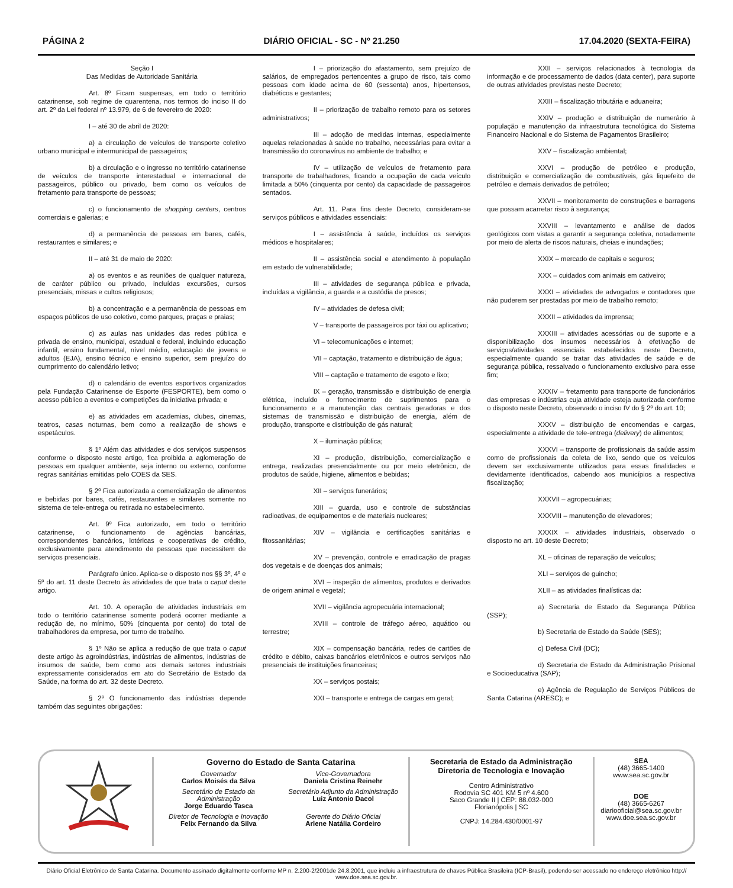PÁGINA 2 DIÁRIO OFICIAL - SC - Nº 21.250 17.04.2020 (SEXTA-FEIRA)
Seção I
Das Medidas de Autoridade Sanitária
Art. 8º Ficam suspensas, em todo o território catarinense, sob regime de quarentena, nos termos do inciso II do art. 2º da Lei federal nº 13.979, de 6 de fevereiro de 2020:
I – até 30 de abril de 2020:
a) a circulação de veículos de transporte coletivo urbano municipal e intermunicipal de passageiros;
b) a circulação e o ingresso no território catarinense de veículos de transporte interestadual e internacional de passageiros, público ou privado, bem como os veículos de fretamento para transporte de pessoas;
c) o funcionamento de shopping centers, centros comerciais e galerias; e
d) a permanência de pessoas em bares, cafés, restaurantes e similares; e
II – até 31 de maio de 2020:
a) os eventos e as reuniões de qualquer natureza, de caráter público ou privado, incluídas excursões, cursos presenciais, missas e cultos religiosos;
b) a concentração e a permanência de pessoas em espaços públicos de uso coletivo, como parques, praças e praias;
c) as aulas nas unidades das redes pública e privada de ensino, municipal, estadual e federal, incluindo educação infantil, ensino fundamental, nível médio, educação de jovens e adultos (EJA), ensino técnico e ensino superior, sem prejuízo do cumprimento do calendário letivo;
d) o calendário de eventos esportivos organizados pela Fundação Catarinense de Esporte (FESPORTE), bem como o acesso público a eventos e competições da iniciativa privada; e
e) as atividades em academias, clubes, cinemas, teatros, casas noturnas, bem como a realização de shows e espetáculos.
§ 1º Além das atividades e dos serviços suspensos conforme o disposto neste artigo, fica proibida a aglomeração de pessoas em qualquer ambiente, seja interno ou externo, conforme regras sanitárias emitidas pelo COES da SES.
§ 2º Fica autorizada a comercialização de alimentos e bebidas por bares, cafés, restaurantes e similares somente no sistema de tele-entrega ou retirada no estabelecimento.
Art. 9º Fica autorizado, em todo o território catarinense, o funcionamento de agências bancárias, correspondentes bancários, lotéricas e cooperativas de crédito, exclusivamente para atendimento de pessoas que necessitem de serviços presenciais.
Parágrafo único. Aplica-se o disposto nos §§ 3º, 4º e 5º do art. 11 deste Decreto às atividades de que trata o caput deste artigo.
Art. 10. A operação de atividades industriais em todo o território catarinense somente poderá ocorrer mediante a redução de, no mínimo, 50% (cinquenta por cento) do total de trabalhadores da empresa, por turno de trabalho.
§ 1º Não se aplica a redução de que trata o caput deste artigo às agroindústrias, indústrias de alimentos, indústrias de insumos de saúde, bem como aos demais setores industriais expressamente considerados em ato do Secretário de Estado da Saúde, na forma do art. 32 deste Decreto.
§ 2º O funcionamento das indústrias depende também das seguintes obrigações:
I – priorização do afastamento, sem prejuízo de salários, de empregados pertencentes a grupo de risco, tais como pessoas com idade acima de 60 (sessenta) anos, hipertensos, diabéticos e gestantes;
II – priorização de trabalho remoto para os setores administrativos;
III – adoção de medidas internas, especialmente aquelas relacionadas à saúde no trabalho, necessárias para evitar a transmissão do coronavírus no ambiente de trabalho; e
IV – utilização de veículos de fretamento para transporte de trabalhadores, ficando a ocupação de cada veículo limitada a 50% (cinquenta por cento) da capacidade de passageiros sentados.
Art. 11. Para fins deste Decreto, consideram-se serviços públicos e atividades essenciais:
I – assistência à saúde, incluídos os serviços médicos e hospitalares;
II – assistência social e atendimento à população em estado de vulnerabilidade;
III – atividades de segurança pública e privada, incluídas a vigilância, a guarda e a custódia de presos;
IV – atividades de defesa civil;
V – transporte de passageiros por táxi ou aplicativo;
VI – telecomunicações e internet;
VII – captação, tratamento e distribuição de água;
VIII – captação e tratamento de esgoto e lixo;
IX – geração, transmissão e distribuição de energia elétrica, incluído o fornecimento de suprimentos para o funcionamento e a manutenção das centrais geradoras e dos sistemas de transmissão e distribuição de energia, além de produção, transporte e distribuição de gás natural;
X – iluminação pública;
XI – produção, distribuição, comercialização e entrega, realizadas presencialmente ou por meio eletrônico, de produtos de saúde, higiene, alimentos e bebidas;
XII – serviços funerários;
XIII – guarda, uso e controle de substâncias radioativas, de equipamentos e de materiais nucleares;
XIV – vigilância e certificações sanitárias e fitossanitárias;
XV – prevenção, controle e erradicação de pragas dos vegetais e de doenças dos animais;
XVI – inspeção de alimentos, produtos e derivados de origem animal e vegetal;
XVII – vigilância agropecuária internacional;
XVIII – controle de tráfego aéreo, aquático ou terrestre;
XIX – compensação bancária, redes de cartões de crédito e débito, caixas bancários eletrônicos e outros serviços não presenciais de instituições financeiras;
XX – serviços postais;
XXI – transporte e entrega de cargas em geral;
XXII – serviços relacionados à tecnologia da informação e de processamento de dados (data center), para suporte de outras atividades previstas neste Decreto;
XXIII – fiscalização tributária e aduaneira;
XXIV – produção e distribuição de numerário à população e manutenção da infraestrutura tecnológica do Sistema Financeiro Nacional e do Sistema de Pagamentos Brasileiro;
XXV – fiscalização ambiental;
XXVI – produção de petróleo e produção, distribuição e comercialização de combustíveis, gás liquefeito de petróleo e demais derivados de petróleo;
XXVII – monitoramento de construções e barragens que possam acarretar risco à segurança;
XXVIII – levantamento e análise de dados geológicos com vistas a garantir a segurança coletiva, notadamente por meio de alerta de riscos naturais, cheias e inundações;
XXIX – mercado de capitais e seguros;
XXX – cuidados com animais em cativeiro;
XXXI – atividades de advogados e contadores que não puderem ser prestadas por meio de trabalho remoto;
XXXII – atividades da imprensa;
XXXIII – atividades acessórias ou de suporte e a disponibilização dos insumos necessários à efetivação de serviços/atividades essenciais estabelecidos neste Decreto, especialmente quando se tratar das atividades de saúde e de segurança pública, ressalvado o funcionamento exclusivo para esse fim;
XXXIV – fretamento para transporte de funcionários das empresas e indústrias cuja atividade esteja autorizada conforme o disposto neste Decreto, observado o inciso IV do § 2º do art. 10;
XXXV – distribuição de encomendas e cargas, especialmente a atividade de tele-entrega (delivery) de alimentos;
XXXVI – transporte de profissionais da saúde assim como de profissionais da coleta de lixo, sendo que os veículos devem ser exclusivamente utilizados para essas finalidades e devidamente identificados, cabendo aos municípios a respectiva fiscalização;
XXXVII – agropecuárias;
XXXVIII – manutenção de elevadores;
XXXIX – atividades industriais, observado o disposto no art. 10 deste Decreto;
XL – oficinas de reparação de veículos;
XLI – serviços de guincho;
XLII – as atividades finalísticas da:
a) Secretaria de Estado da Segurança Pública (SSP);
b) Secretaria de Estado da Saúde (SES);
c) Defesa Civil (DC);
d) Secretaria de Estado da Administração Prisional e Socioeducativa (SAP);
e) Agência de Regulação de Serviços Públicos de Santa Catarina (ARESC); e
Governo do Estado de Santa Catarina
Governador
Carlos Moisés da Silva
Vice-Governadora
Daniela Cristina Reinehr
Secretário de Estado da Administração
Jorge Eduardo Tasca
Secretário Adjunto da Administração
Luiz Antonio Dacol
Diretor de Tecnologia e Inovação
Felix Fernando da Silva
Gerente do Diário Oficial
Arlene Natália Cordeiro
Secretaria de Estado da Administração
Diretoria de Tecnologia e Inovação
Centro Administrativo
Rodovia SC 401 KM 5 nº 4.600
Saco Grande II | CEP: 88.032-000
Florianópolis | SC
CNPJ: 14.284.430/0001-97
SEA
(48) 3665-1400
www.sea.sc.gov.br
DOE
(48) 3665-6267
diariooficial@sea.sc.gov.br
www.doe.sea.sc.gov.br
Diário Oficial Eletrônico de Santa Catarina. Documento assinado digitalmente conforme MP n. 2.200-2/2001de 24.8.2001, que incluiu a infraestrutura de chaves Pública Brasileira (ICP-Brasil), podendo ser acessado no endereço eletrônico http:// www.doe.sea.sc.gov.br.